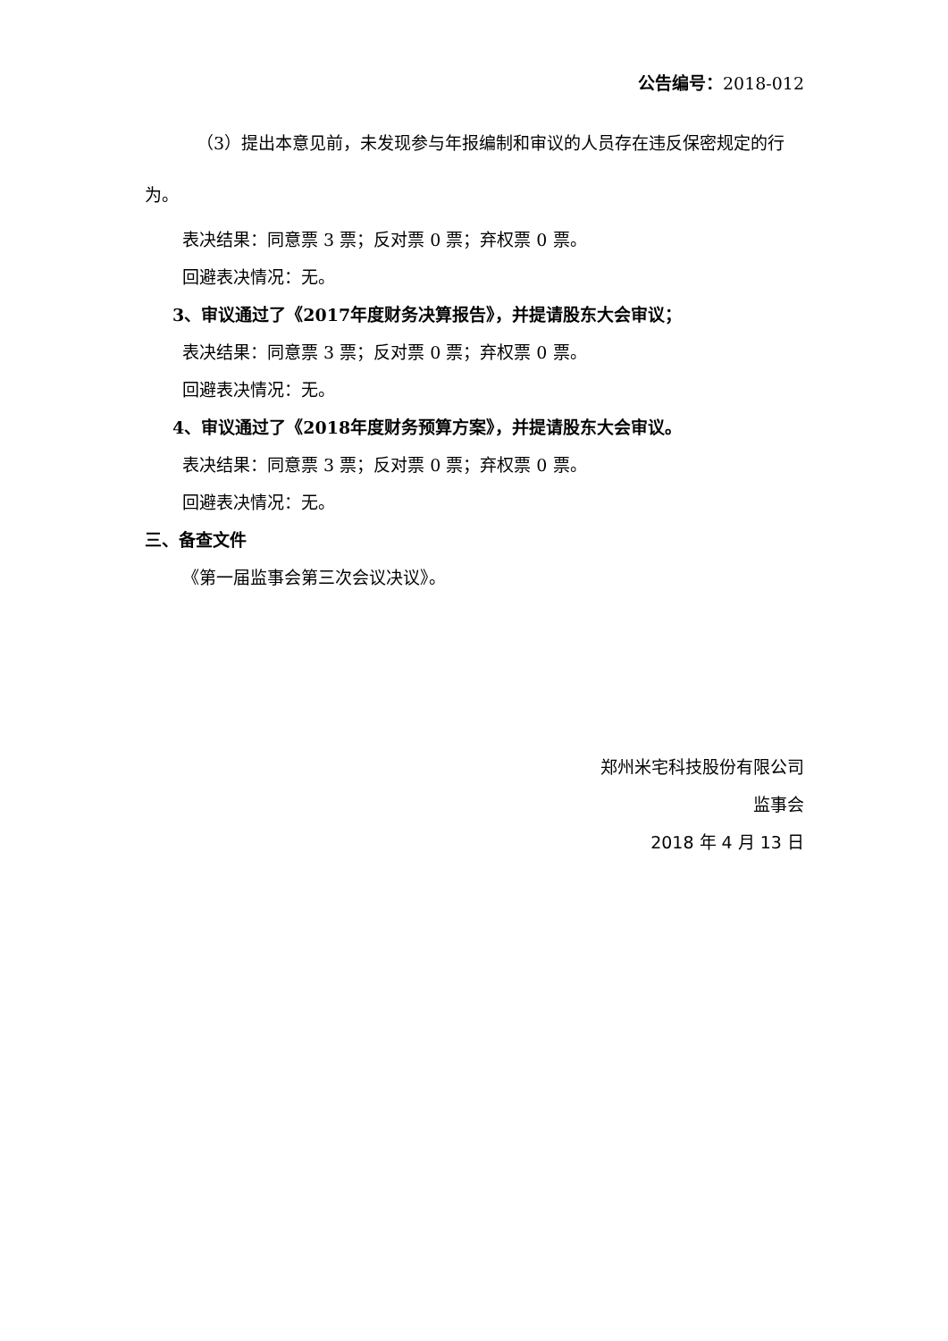公告编号：2018-012
（3）提出本意见前，未发现参与年报编制和审议的人员存在违反保密规定的行为。
表决结果：同意票 3 票；反对票 0 票；弃权票 0 票。
回避表决情况：无。
3、审议通过了《2017年度财务决算报告》，并提请股东大会审议；
表决结果：同意票 3 票；反对票 0 票；弃权票 0 票。
回避表决情况：无。
4、审议通过了《2018年度财务预算方案》，并提请股东大会审议。
表决结果：同意票 3 票；反对票 0 票；弃权票 0 票。
回避表决情况：无。
三、备查文件
《第一届监事会第三次会议决议》。
郑州米宅科技股份有限公司
监事会
2018 年 4 月 13 日